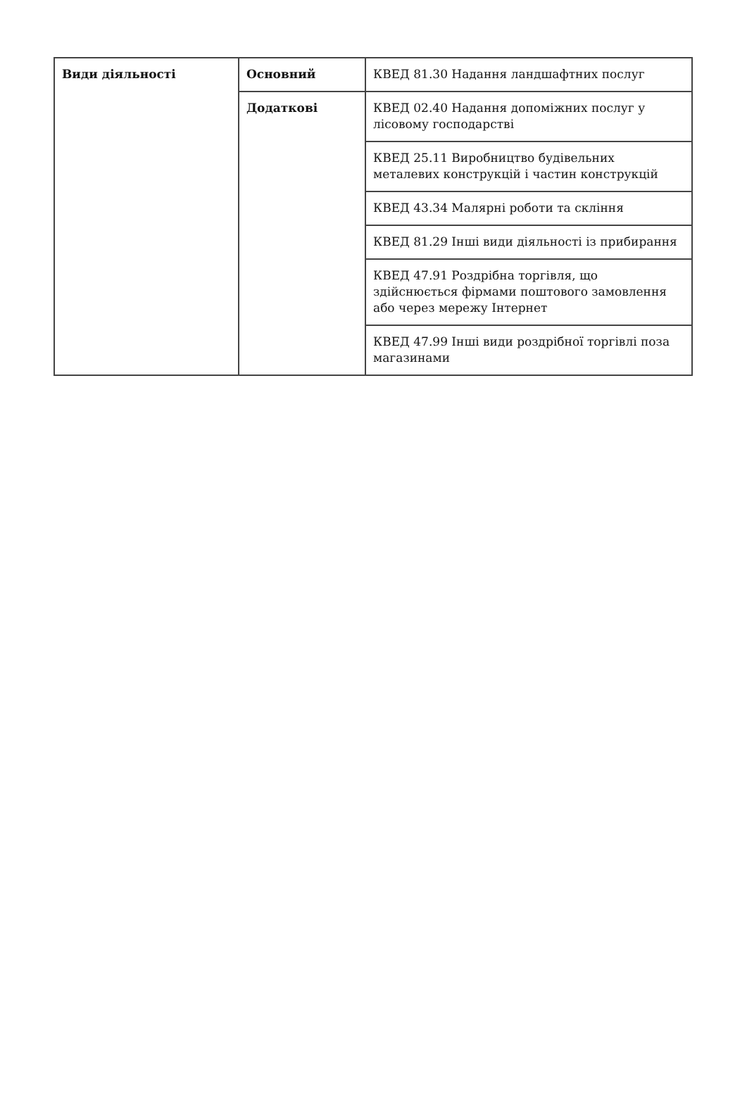| Види діяльності | Основний | КВЕД 81.30 Надання ландшафтних послуг |
| | Додаткові | КВЕД 02.40 Надання допоміжних послуг у лісовому господарстві |
| | | КВЕД 25.11 Виробництво будівельних металевих конструкцій і частин конструкцій |
| | | КВЕД 43.34 Малярні роботи та скління |
| | | КВЕД 81.29 Інші види діяльності із прибирання |
| | | КВЕД 47.91 Роздрібна торгівля, що здійснюється фірмами поштового замовлення або через мережу Інтернет |
| | | КВЕД 47.99 Інші види роздрібної торгівлі поза магазинами |